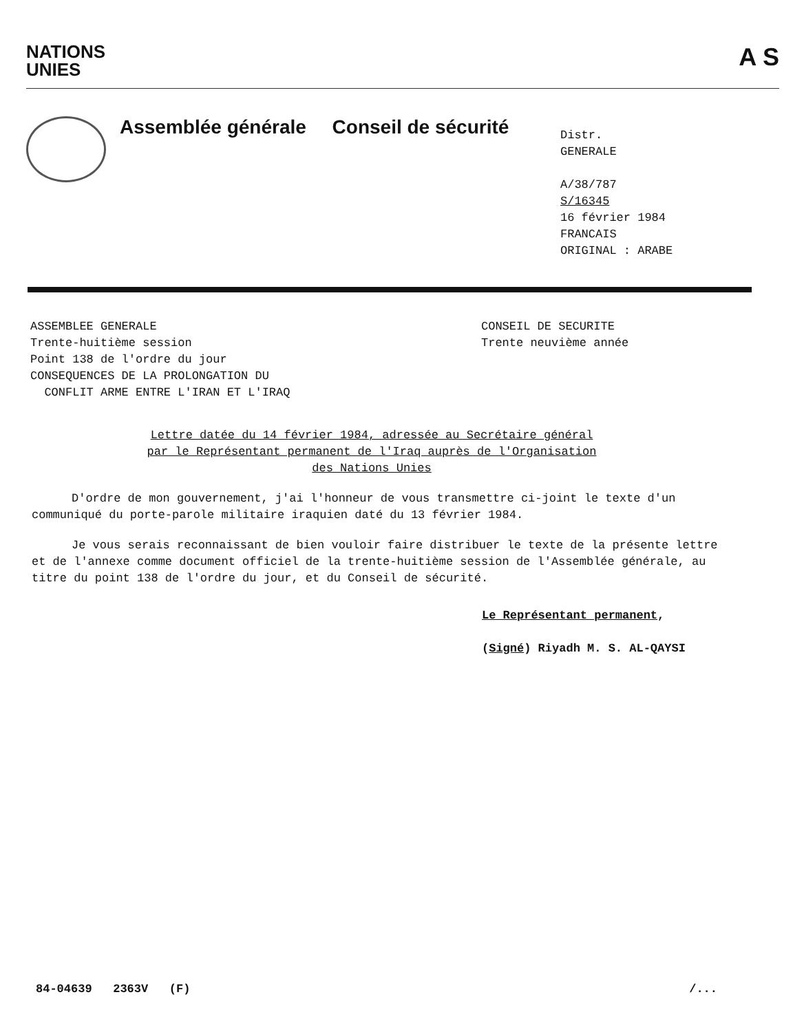NATIONS
UNIES
A S
Assemblée générale Conseil de sécurité
Distr.
GENERALE
A/38/787
S/16345
16 février 1984
FRANCAIS
ORIGINAL : ARABE
ASSEMBLEE GENERALE
Trente-huitième session
Point 138 de l'ordre du jour
CONSEQUENCES DE LA PROLONGATION DU
CONFLIT ARME ENTRE L'IRAN ET L'IRAQ
CONSEIL DE SECURITE
Trente neuvième année
Lettre datée du 14 février 1984, adressée au Secrétaire général
par le Représentant permanent de l'Iraq auprès de l'Organisation
des Nations Unies
D'ordre de mon gouvernement, j'ai l'honneur de vous transmettre ci-joint le texte d'un communiqué du porte-parole militaire iraquien daté du 13 février 1984.
Je vous serais reconnaissant de bien vouloir faire distribuer le texte de la présente lettre et de l'annexe comme document officiel de la trente-huitième session de l'Assemblée générale, au titre du point 138 de l'ordre du jour, et du Conseil de sécurité.
Le Représentant permanent,
(Signé) Riyadh M. S. AL-QAYSI
84-04639 2363V (F) /...